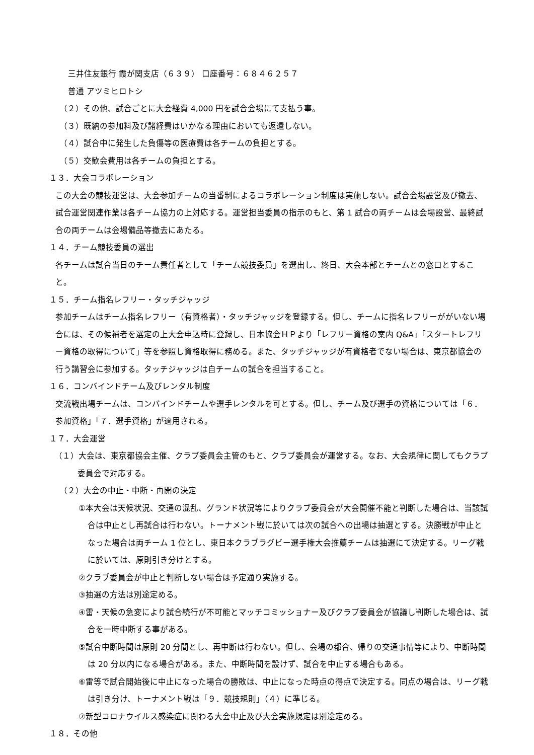三井住友銀行 霞が関支店（６３９） 口座番号：６８４６２５７
普通 アツミヒロトシ
（２）その他、試合ごとに大会経費 4,000 円を試合会場にて支払う事。
（３）既納の参加料及び諸経費はいかなる理由においても返還しない。
（４）試合中に発生した負傷等の医療費は各チームの負担とする。
（５）交歓会費用は各チームの負担とする。
１３．大会コラボレーション
この大会の競技運営は、大会参加チームの当番制によるコラボレーション制度は実施しない。試合会場設営及び撤去、試合運営関連作業は各チーム協力の上対応する。運営担当委員の指示のもと、第 1 試合の両チームは会場設営、最終試合の両チームは会場備品等撤去にあたる。
１４．チーム競技委員の選出
各チームは試合当日のチーム責任者として「チーム競技委員」を選出し、終日、大会本部とチームとの窓口とすること。
１５．チーム指名レフリー・タッチジャッジ
参加チームはチーム指名レフリー（有資格者）・タッチジャッジを登録する。但し、チームに指名レフリーががいない場合には、その候補者を選定の上大会申込時に登録し、日本協会ＨＰより「レフリー資格の案内 Q&A」「スタートレフリー資格の取得について」等を参照し資格取得に務める。また、タッチジャッジが有資格者でない場合は、東京都協会の行う講習会に参加する。タッチジャッジは自チームの試合を担当すること。
１６．コンバインドチーム及びレンタル制度
交流戦出場チームは、コンバインドチームや選手レンタルを可とする。但し、チーム及び選手の資格については「６．参加資格」「７．選手資格」が適用される。
１７．大会運営
（１）大会は、東京都協会主催、クラブ委員会主管のもと、クラブ委員会が運営する。なお、大会規律に関してもクラブ委員会で対応する。
（２）大会の中止・中断・再開の決定
①本大会は天候状況、交通の混乱、グランド状況等によりクラブ委員会が大会開催不能と判断した場合は、当該試合は中止とし再試合は行わない。トーナメント戦に於いては次の試合への出場は抽選とする。決勝戦が中止となった場合は両チーム 1 位とし、東日本クラブラグビー選手権大会推薦チームは抽選にて決定する。リーグ戦に於いては、原則引き分けとする。
②クラブ委員会が中止と判断しない場合は予定通り実施する。
③抽選の方法は別途定める。
④雷・天候の急変により試合続行が不可能とマッチコミッショナー及びクラブ委員会が協議し判断した場合は、試合を一時中断する事がある。
⑤試合中断時間は原則 20 分間とし、再中断は行わない。但し、会場の都合、帰りの交通事情等により、中断時間は 20 分以内になる場合がある。また、中断時間を設けず、試合を中止する場合もある。
⑥雷等で試合開始後に中止になった場合の勝敗は、中止になった時点の得点で決定する。同点の場合は、リーグ戦は引き分け、トーナメント戦は「９．競技規則」（４）に準じる。
⑦新型コロナウイルス感染症に関わる大会中止及び大会実施規定は別途定める。
１８．その他